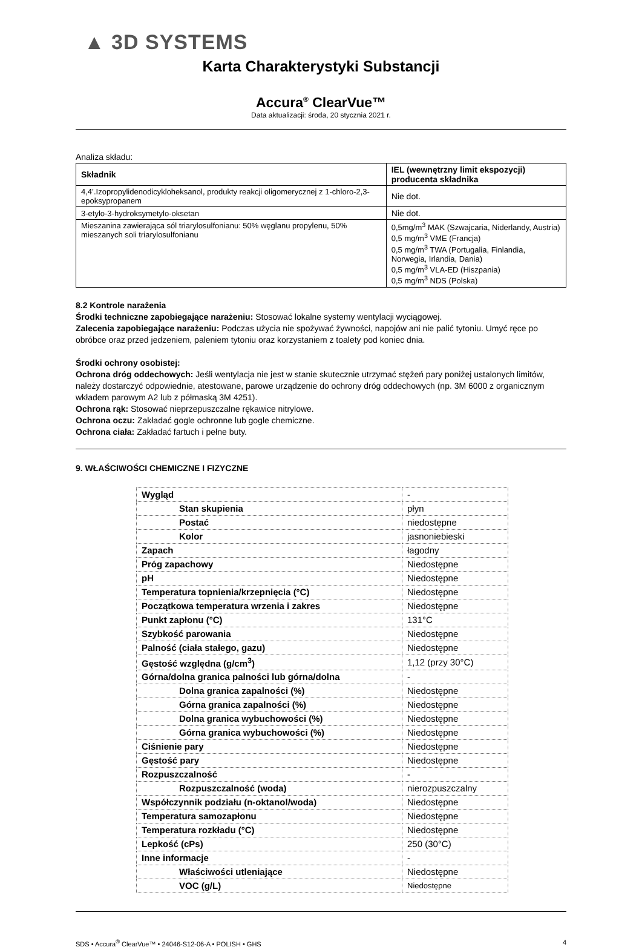▲ 3D SYSTEMS
Karta Charakterystyki Substancji
Accura<sup>®</sup> ClearVue™
Data aktualizacji: środa, 20 stycznia 2021 r.
Analiza składu:
| Składnik | IEL (wewnętrzny limit ekspozycji) producenta składnika |
| --- | --- |
| 4,4’.Izopropylidenodicykloheksanol, produkty reakcji oligomerycznej z 1-chloro-2,3-epoksypropanem | Nie dot. |
| 3-etylo-3-hydroksymetylo-oksetan | Nie dot. |
| Mieszanina zawierająca sól triarylosulfonianu: 50% węglanu propylenu, 50% mieszanych soli triarylosulfonianu | 0,5mg/m<sup>3</sup> MAK (Szwajcaria, Niderlandy, Austria) 0,5 mg/m<sup>3</sup> VME (Francja) 0,5 mg/m<sup>3</sup> TWA (Portugalia, Finlandia, Norwegia, Irlandia, Dania) 0,5 mg/m<sup>3</sup> VLA-ED (Hiszpania) 0,5 mg/m<sup>3</sup> NDS (Polska) |
8.2 Kontrole narażenia
Środki techniczne zapobiegające narażeniu: Stosować lokalne systemy wentylacji wyciągowej.
Zalecenia zapobiegające narażeniu: Podczas użycia nie spożywać żywności, napojów ani nie palić tytoniu. Umyć ręce po obróbce oraz przed jedzeniem, paleniem tytoniu oraz korzystaniem z toalety pod koniec dnia.
Środki ochrony osobistej:
Ochrona dróg oddechowych: Jeśli wentylacja nie jest w stanie skutecznie utrzymać stężeń pary poniżej ustalonych limitów, należy dostarczyć odpowiednie, atestowane, parowe urządzenie do ochrony dróg oddechowych (np. 3M 6000 z organicznym wkładem parowym A2 lub z półmaską 3M 4251).
Ochrona rąk: Stosować nieprzepuszczalne rękawice nitrylowe.
Ochrona oczu: Zakładać gogle ochronne lub gogle chemiczne.
Ochrona ciała: Zakładać fartuch i pełne buty.
9. WŁAŚCIWOŚCI CHEMICZNE I FIZYCZNE
| Wygląd | - |
| Stan skupienia | płyn |
| Postać | niedostępne |
| Kolor | jasnoniebieski |
| Zapach | łagodny |
| Próg zapachowy | Niedostępne |
| pH | Niedostępne |
| Temperatura topnienia/krzepnięcia (°C) | Niedostępne |
| Początkowa temperatura wrzenia i zakres | Niedostępne |
| Punkt zapłonu (°C) | 131°C |
| Szybkość parowania | Niedostępne |
| Palność (ciała stałego, gazu) | Niedostępne |
| Gęstość względna (g/cm<sup>3</sup>) | 1,12 (przy 30°C) |
| Górna/dolna granica palności lub górna/dolna | - |
| Dolna granica zapalności (%) | Niedostępne |
| Górna granica zapalności (%) | Niedostępne |
| Dolna granica wybuchowości (%) | Niedostępne |
| Górna granica wybuchowości (%) | Niedostępne |
| Ciśnienie pary | Niedostępne |
| Gęstość pary | Niedostępne |
| Rozpuszczalność | - |
| Rozpuszczalność (woda) | nierozpuszczalny |
| Współczynnik podziału (n-oktanol/woda) | Niedostępne |
| Temperatura samozapłonu | Niedostępne |
| Temperatura rozkładu (°C) | Niedostępne |
| Lepkość (cPs) | 250 (30°C) |
| Inne informacje | - |
| Właściwości utleniające | Niedostępne |
| VOC (g/L) | Niedostępne |
SDS • Accura<sup>®</sup> ClearVue™ • 24046-S12-06-A • POLISH • GHS 4